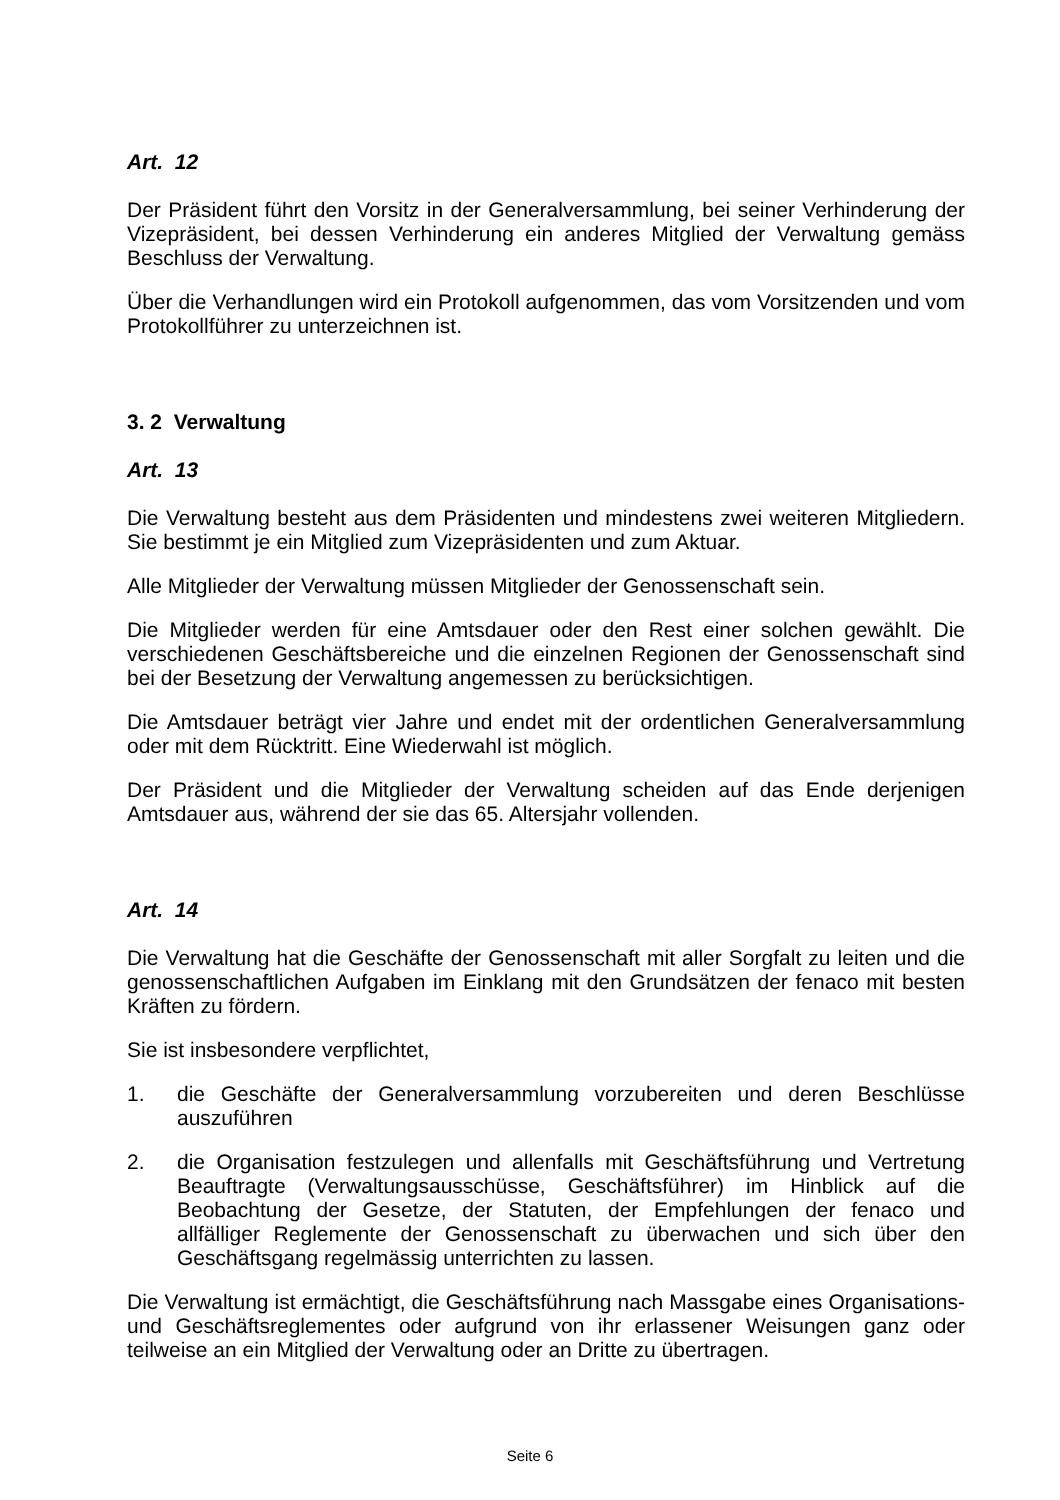Art. 12
Der Präsident führt den Vorsitz in der Generalversammlung, bei seiner Verhinderung der Vizepräsident, bei dessen Verhinderung ein anderes Mitglied der Verwaltung gemäss Beschluss der Verwaltung.
Über die Verhandlungen wird ein Protokoll aufgenommen, das vom Vorsitzenden und vom Protokollführer zu unterzeichnen ist.
3. 2 Verwaltung
Art. 13
Die Verwaltung besteht aus dem Präsidenten und mindestens zwei weiteren Mitgliedern. Sie bestimmt je ein Mitglied zum Vizepräsidenten und zum Aktuar.
Alle Mitglieder der Verwaltung müssen Mitglieder der Genossenschaft sein.
Die Mitglieder werden für eine Amtsdauer oder den Rest einer solchen gewählt. Die verschiedenen Geschäftsbereiche und die einzelnen Regionen der Genossenschaft sind bei der Besetzung der Verwaltung angemessen zu berücksichtigen.
Die Amtsdauer beträgt vier Jahre und endet mit der ordentlichen Generalversammlung oder mit dem Rücktritt. Eine Wiederwahl ist möglich.
Der Präsident und die Mitglieder der Verwaltung scheiden auf das Ende derjenigen Amtsdauer aus, während der sie das 65. Altersjahr vollenden.
Art. 14
Die Verwaltung hat die Geschäfte der Genossenschaft mit aller Sorgfalt zu leiten und die genossenschaftlichen Aufgaben im Einklang mit den Grundsätzen der fenaco mit besten Kräften zu fördern.
Sie ist insbesondere verpflichtet,
1. die Geschäfte der Generalversammlung vorzubereiten und deren Beschlüsse auszuführen
2. die Organisation festzulegen und allenfalls mit Geschäftsführung und Vertretung Beauftragte (Verwaltungsausschüsse, Geschäftsführer) im Hinblick auf die Beobachtung der Gesetze, der Statuten, der Empfehlungen der fenaco und allfälliger Reglemente der Genossenschaft zu überwachen und sich über den Geschäftsgang regelmässig unterrichten zu lassen.
Die Verwaltung ist ermächtigt, die Geschäftsführung nach Massgabe eines Organisations- und Geschäftsreglementes oder aufgrund von ihr erlassener Weisungen ganz oder teilweise an ein Mitglied der Verwaltung oder an Dritte zu übertragen.
Seite 6